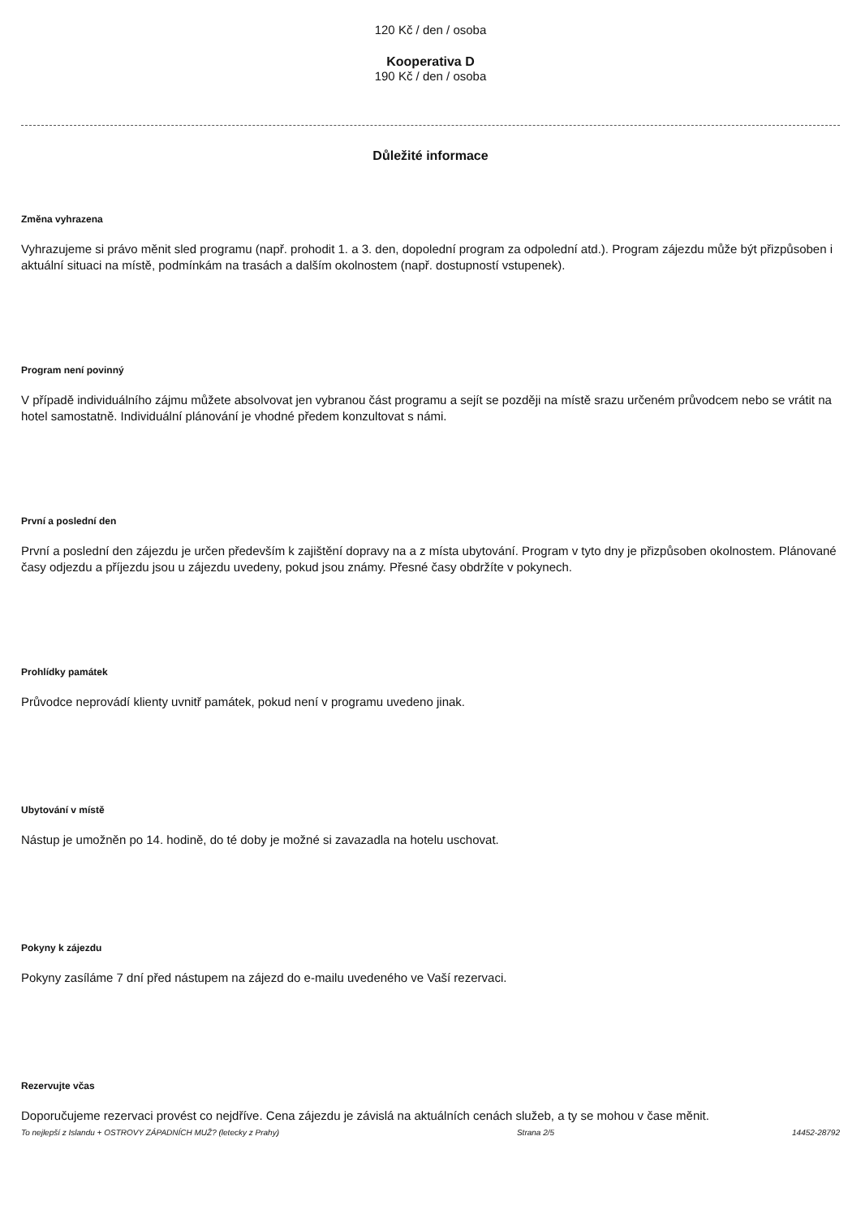120 Kč / den / osoba
Kooperativa D
190 Kč / den / osoba
Důležité informace
Změna vyhrazena
Vyhrazujeme si právo měnit sled programu (např. prohodit 1. a 3. den, dopolední program za odpolední atd.). Program zájezdu může být přizpůsoben i aktuální situaci na místě, podmínkám na trasách a dalším okolnostem (např. dostupností vstupenek).
Program není povinný
V případě individuálního zájmu můžete absolvovat jen vybranou část programu a sejít se později na místě srazu určeném průvodcem nebo se vrátit na hotel samostatně. Individuální plánování je vhodné předem konzultovat s námi.
První a poslední den
První a poslední den zájezdu je určen především k zajištění dopravy na a z místa ubytování. Program v tyto dny je přizpůsoben okolnostem. Plánované časy odjezdu a příjezdu jsou u zájezdu uvedeny, pokud jsou známy. Přesné časy obdržíte v pokynech.
Prohlídky památek
Průvodce neprovádí klienty uvnitř památek, pokud není v programu uvedeno jinak.
Ubytování v místě
Nástup je umožněn po 14. hodině, do té doby je možné si zavazadla na hotelu uschovat.
Pokyny k zájezdu
Pokyny zasíláme 7 dní před nástupem na zájezd do e-mailu uvedeného ve Vaší rezervaci.
Rezervujte včas
Doporučujeme rezervaci provést co nejdříve. Cena zájezdu je závislá na aktuálních cenách služeb, a ty se mohou v čase měnit.
To nejlepší z Islandu + OSTROVY ZÁPADNÍCH MUŽ? (letecky z Prahy) Strana 2/5 14452-28792